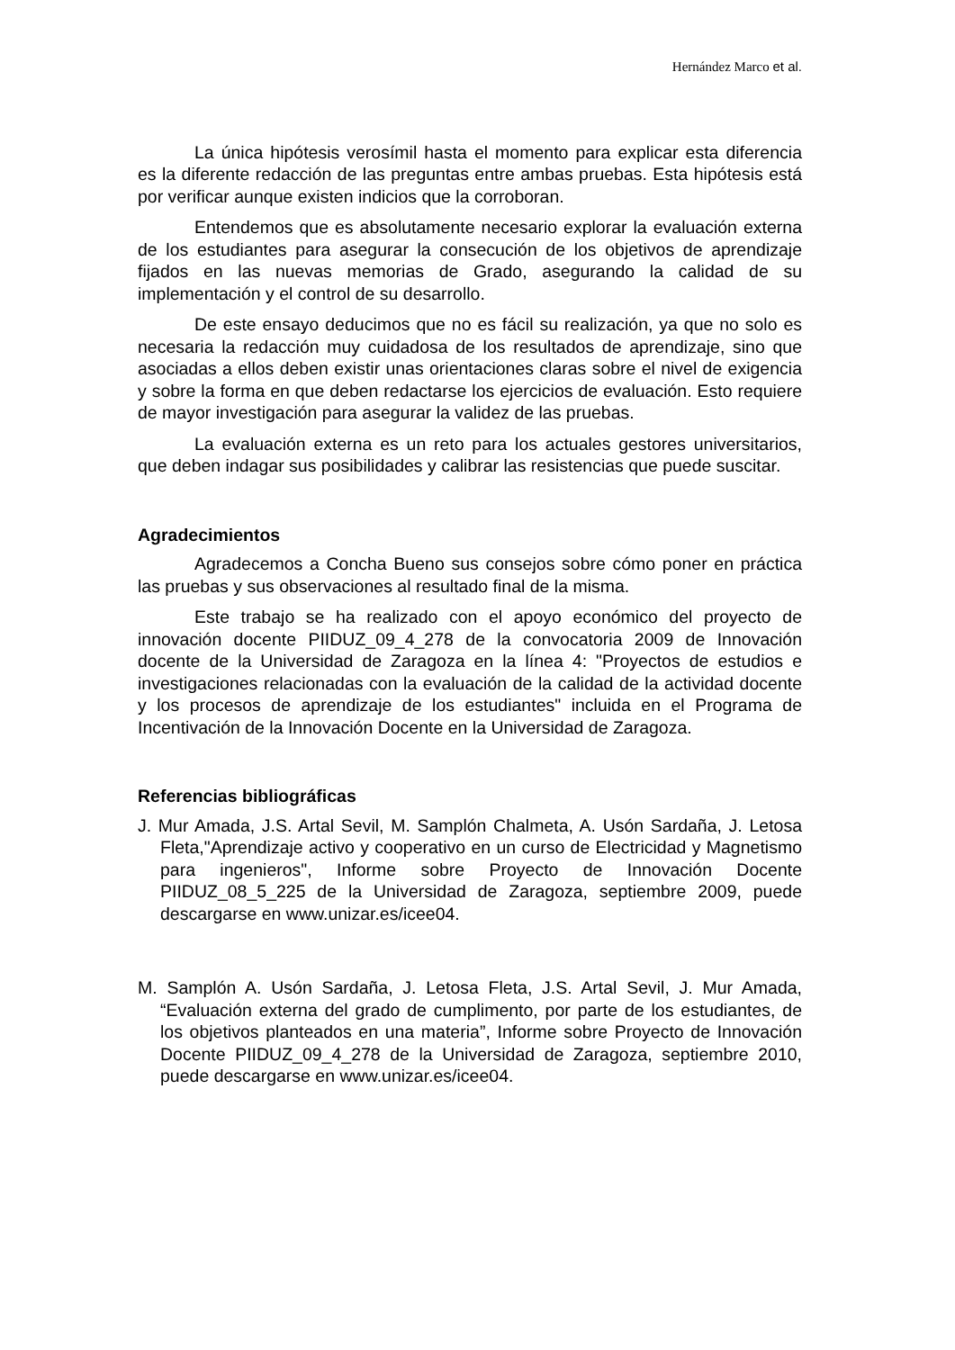Hernández Marco et al.
La única hipótesis verosímil hasta el momento para explicar esta diferencia es la diferente redacción de las preguntas entre ambas pruebas. Esta hipótesis está por verificar aunque existen indicios que la corroboran.
Entendemos que es absolutamente necesario explorar la evaluación externa de los estudiantes para asegurar la consecución de los objetivos de aprendizaje fijados en las nuevas memorias de Grado, asegurando la calidad de su implementación y el control de su desarrollo.
De este ensayo deducimos que no es fácil su realización, ya que no solo es necesaria la redacción muy cuidadosa de los resultados de aprendizaje, sino que asociadas a ellos deben existir unas orientaciones claras sobre el nivel de exigencia y sobre la forma en que deben redactarse los ejercicios de evaluación. Esto requiere de mayor investigación para asegurar la validez de las pruebas.
La evaluación externa es un reto para los actuales gestores universitarios, que deben indagar sus posibilidades y calibrar las resistencias que puede suscitar.
Agradecimientos
Agradecemos a Concha Bueno sus consejos sobre cómo poner en práctica las pruebas y sus observaciones al resultado final de la misma.
Este trabajo se ha realizado con el apoyo económico del proyecto de innovación docente PIIDUZ_09_4_278 de la convocatoria 2009 de Innovación docente de la Universidad de Zaragoza en la línea 4: "Proyectos de estudios e investigaciones relacionadas con la evaluación de la calidad de la actividad docente y los procesos de aprendizaje de los estudiantes" incluida en el Programa de Incentivación de la Innovación Docente en la Universidad de Zaragoza.
Referencias bibliográficas
J. Mur Amada, J.S. Artal Sevil, M. Samplón Chalmeta, A. Usón Sardaña, J. Letosa Fleta,"Aprendizaje activo y cooperativo en un curso de Electricidad y Magnetismo para ingenieros", Informe sobre Proyecto de Innovación Docente PIIDUZ_08_5_225 de la Universidad de Zaragoza, septiembre 2009, puede descargarse en www.unizar.es/icee04.
M. Samplón A. Usón Sardaña, J. Letosa Fleta, J.S. Artal Sevil, J. Mur Amada, “Evaluación externa del grado de cumplimento, por parte de los estudiantes, de los objetivos planteados en una materia”, Informe sobre Proyecto de Innovación Docente PIIDUZ_09_4_278 de la Universidad de Zaragoza, septiembre 2010, puede descargarse en www.unizar.es/icee04.